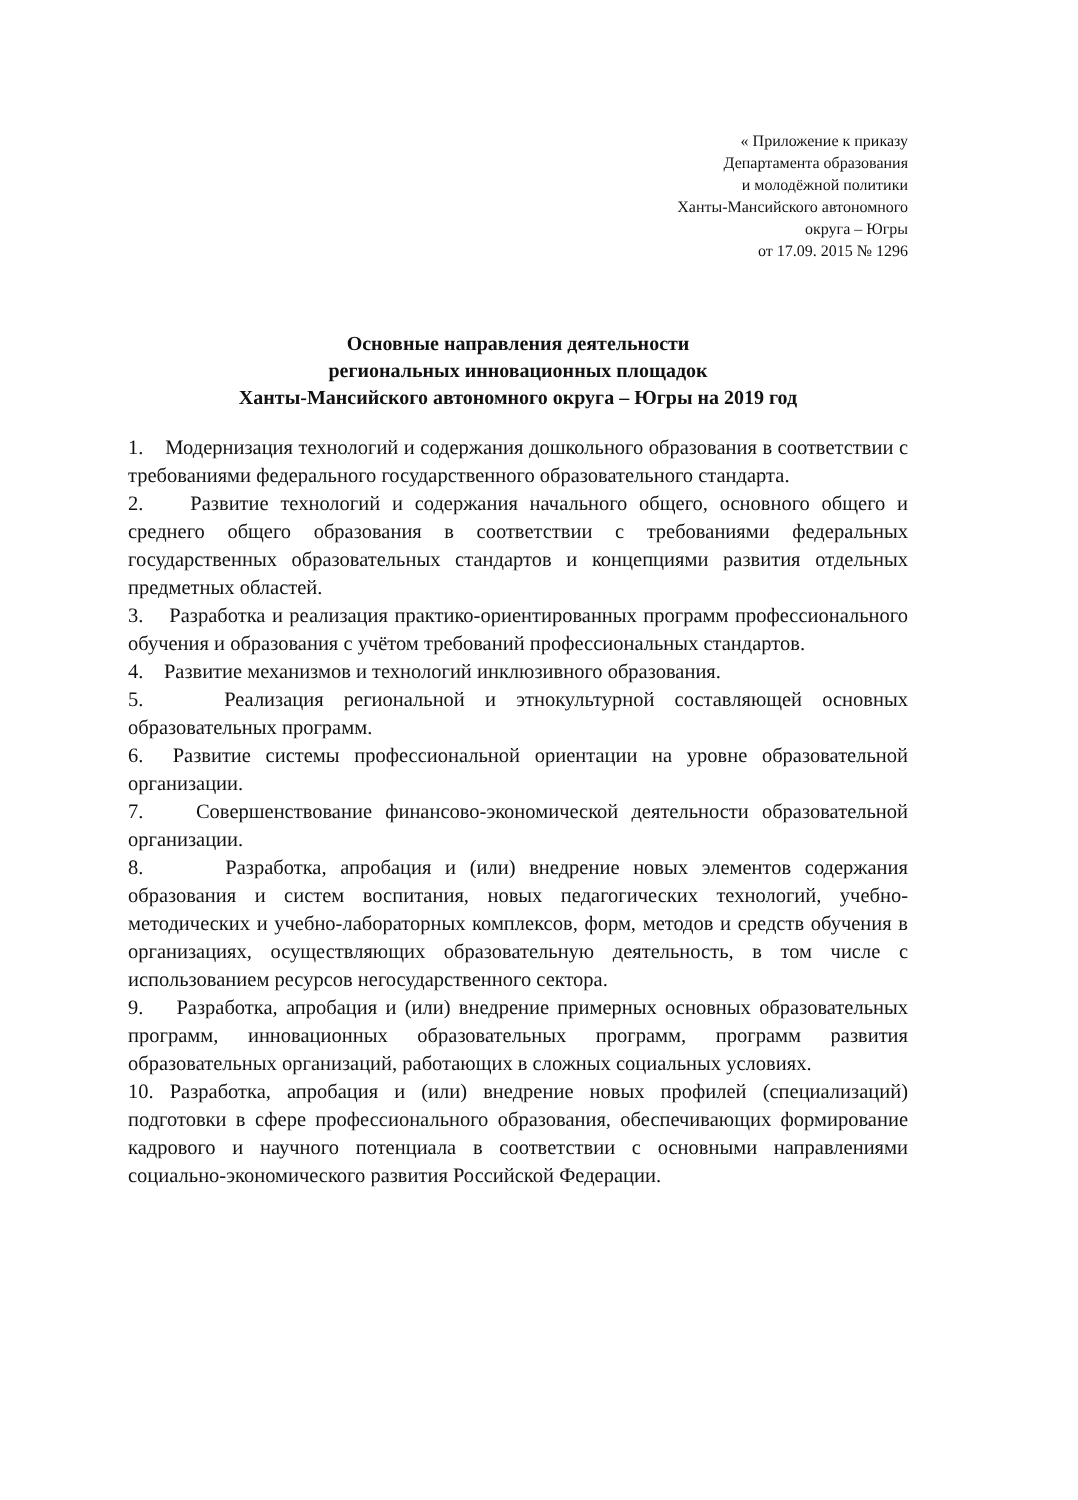« Приложение к приказу
Департамента образования
и молодёжной политики
Ханты-Мансийского автономного
округа – Югры
от 17.09. 2015 № 1296
Основные направления деятельности
региональных инновационных площадок
Ханты-Мансийского автономного округа – Югры на 2019 год
1. Модернизация технологий и содержания дошкольного образования в соответствии с требованиями федерального государственного образовательного стандарта.
2. Развитие технологий и содержания начального общего, основного общего и среднего общего образования в соответствии с требованиями федеральных государственных образовательных стандартов и концепциями развития отдельных предметных областей.
3. Разработка и реализация практико-ориентированных программ профессионального обучения и образования с учётом требований профессиональных стандартов.
4. Развитие механизмов и технологий инклюзивного образования.
5. Реализация региональной и этнокультурной составляющей основных образовательных программ.
6. Развитие системы профессиональной ориентации на уровне образовательной организации.
7. Совершенствование финансово-экономической деятельности образовательной организации.
8. Разработка, апробация и (или) внедрение новых элементов содержания образования и систем воспитания, новых педагогических технологий, учебно-методических и учебно-лабораторных комплексов, форм, методов и средств обучения в организациях, осуществляющих образовательную деятельность, в том числе с использованием ресурсов негосударственного сектора.
9. Разработка, апробация и (или) внедрение примерных основных образовательных программ, инновационных образовательных программ, программ развития образовательных организаций, работающих в сложных социальных условиях.
10. Разработка, апробация и (или) внедрение новых профилей (специализаций) подготовки в сфере профессионального образования, обеспечивающих формирование кадрового и научного потенциала в соответствии с основными направлениями социально-экономического развития Российской Федерации.